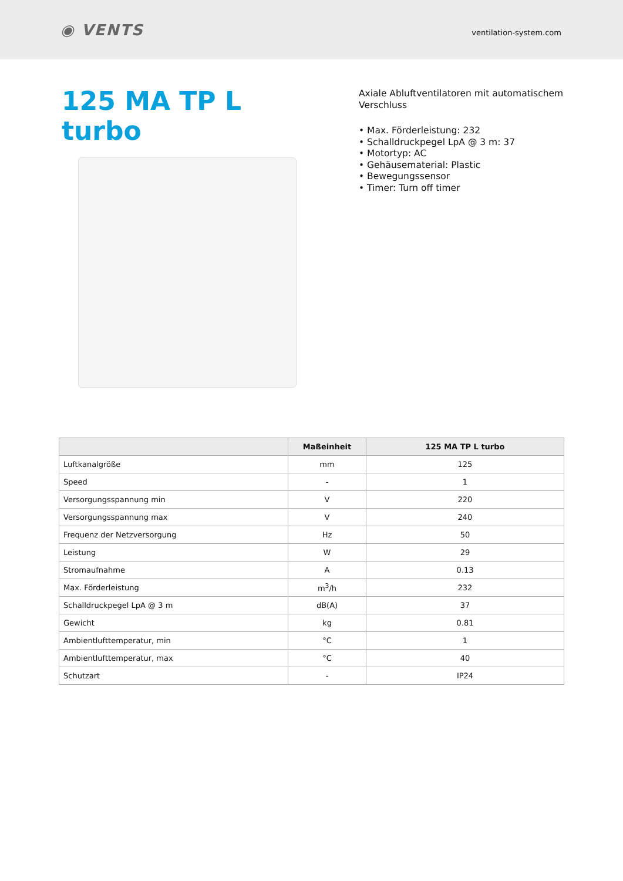◉ VENTS ventilation-system.com
125 MA TP L turbo
Axiale Abluftventilatoren mit automatischem Verschluss
• Max. Förderleistung: 232
• Schalldruckpegel LpA @ 3 m: 37
• Motortyp: AC
• Gehäusematerial: Plastic
• Bewegungssensor
• Timer: Turn off timer
| | Maßeinheit | 125 MA TP L turbo |
| --- | --- | --- |
| Luftkanalgröße | mm | 125 |
| Speed | - | 1 |
| Versorgungsspannung min | V | 220 |
| Versorgungsspannung max | V | 240 |
| Frequenz der Netzversorgung | Hz | 50 |
| Leistung | W | 29 |
| Stromaufnahme | A | 0.13 |
| Max. Förderleistung | m<sup>3</sup>/h | 232 |
| Schalldruckpegel LpA @ 3 m | dB(A) | 37 |
| Gewicht | kg | 0.81 |
| Ambientlufttemperatur, min | °C | 1 |
| Ambientlufttemperatur, max | °C | 40 |
| Schutzart | - | IP24 |